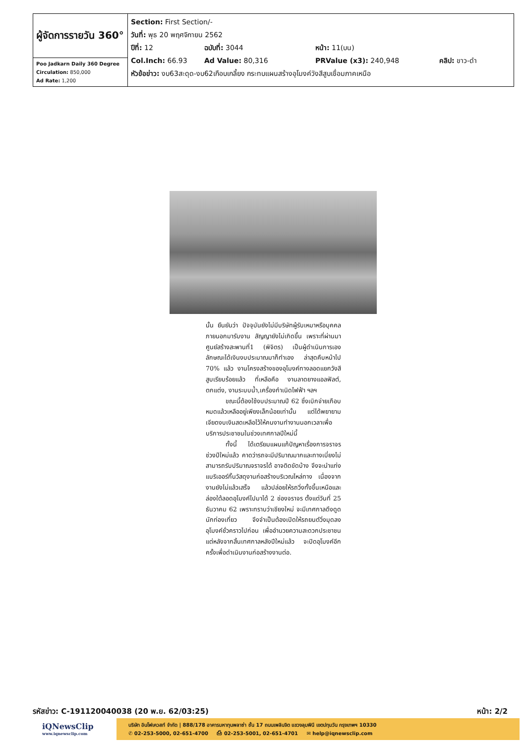| ผู้จัดการรายวัน 360° | Section: First Section/- วันที่: พุธ 20 พฤศจิกายน 2562 ปีที่: 12 ฉบับที่: 3044 หน้า: 11(บน) Col.Inch: 66.93 Ad Value: 80,316 PRValue (x3): 240,948 คลิป: ขาว-ดำ หัวข้อข่าว: งบ63สะดุด-งบ62เกือบเกลี้ยง กระทบแผนสร้างอุโมงค์วังสีสูบเชื่อมภาคเหนือ |
| Poo Jadkarn Daily 360 Degree Circulation: 850,000 Ad Rate: 1,200 | |
นั้น ยืนยันว่า ปัจจุบันยังไม่มีบริษัทผู้รับเหมาหรือบุคคลภายนอกมารับงาน สัญญายังไม่เกิดขึ้น เพราะที่ผ่านมาศูนย์สร้างสะพานที่1 (พิจิตร) เป็นผู้ดำเนินการเอง ลักษณะได้เงินงบประมาณมาก็ทำเอง ล่าสุดคืบหน้าไป 70% แล้ว งานโครงสร้างของอุโมงค์ทางลอดแยกวังสีสูบเรียบร้อยแล้ว ที่เหลือคือ งานลาดยางแอลฟัลต์, ตกแต่ง, งานระบบน้ำ,เครื่องกำเนิดไฟฟ้า ฯลฯ
ขณะนี้ต้องใช้งบประมาณปี 62 ซึ่งเบิกจ่ายเกือบหมดแล้วเหลืออยู่เพียงเล็กน้อยเท่านั้น แต่ได้พยายามเจียดงบเงินสดเหลือไว้ให้คนงานทำงานนอกเวลาเพื่อบริการประชาชนในช่วงเทศกาลปีใหม่นี้
ทั้งนี้ ได้เตรียมแผนแก้ปัญหาเรื่องการจราจรช่วงปีใหม่แล้ว คาดว่ารถจะมีปริมาณมากและทางเบี่ยงไม่สามารถรับปริมาณจราจรได้ อาจติดขัดบ้าง จึงจะนำแท่งแบริเออร์กั้นวัสดุงานก่อสร้างบริเวณไหล่ทาง เนื่องจากงานยังไม่แล้วเสร็จ แล้วปล่อยให้รถวิ่งทั้งขึ้นเหนือและล่องใต้ลอดอุโมงค์ไปมาได้ 2 ช่องจราจร ตั้งแต่วันที่ 25 ธันวาคม 62 เพราะทราบว่าเชียงใหม่ จะมีเทศกาลดึงดูดนักท่องเที่ยว จึงจำเป็นต้องเปิดให้รถยนต์วิ่งมุดลงอุโมงค์ชั่วคราวไปก่อน เพื่ออำนวยความสะดวกประชาชน แต่หลังจากสิ้นเทศกาลหลังปีใหม่แล้ว จะปิดอุโมงค์อีกครั้งเพื่อดำเนินงานก่อสร้างงานต่อ.
รหัสข่าว: C-191120040038 (20 พ.ย. 62/03:25) หน้า: 2/2
iQNewsClip
www.iqnewsclip.com
บริษัท อินโฟเควสท์ จำกัด | 888/178 อาคารมหาทุนพลาซ่า ชั้น 17 ถนนเพลินจิต แขวงลุมพินี เขตปทุมวัน กรุงเทพฯ 10330
✆ 02-253-5000, 02-651-4700 ⎙ 02-253-5001, 02-651-4701 ✉ help@iqnewsclip.com